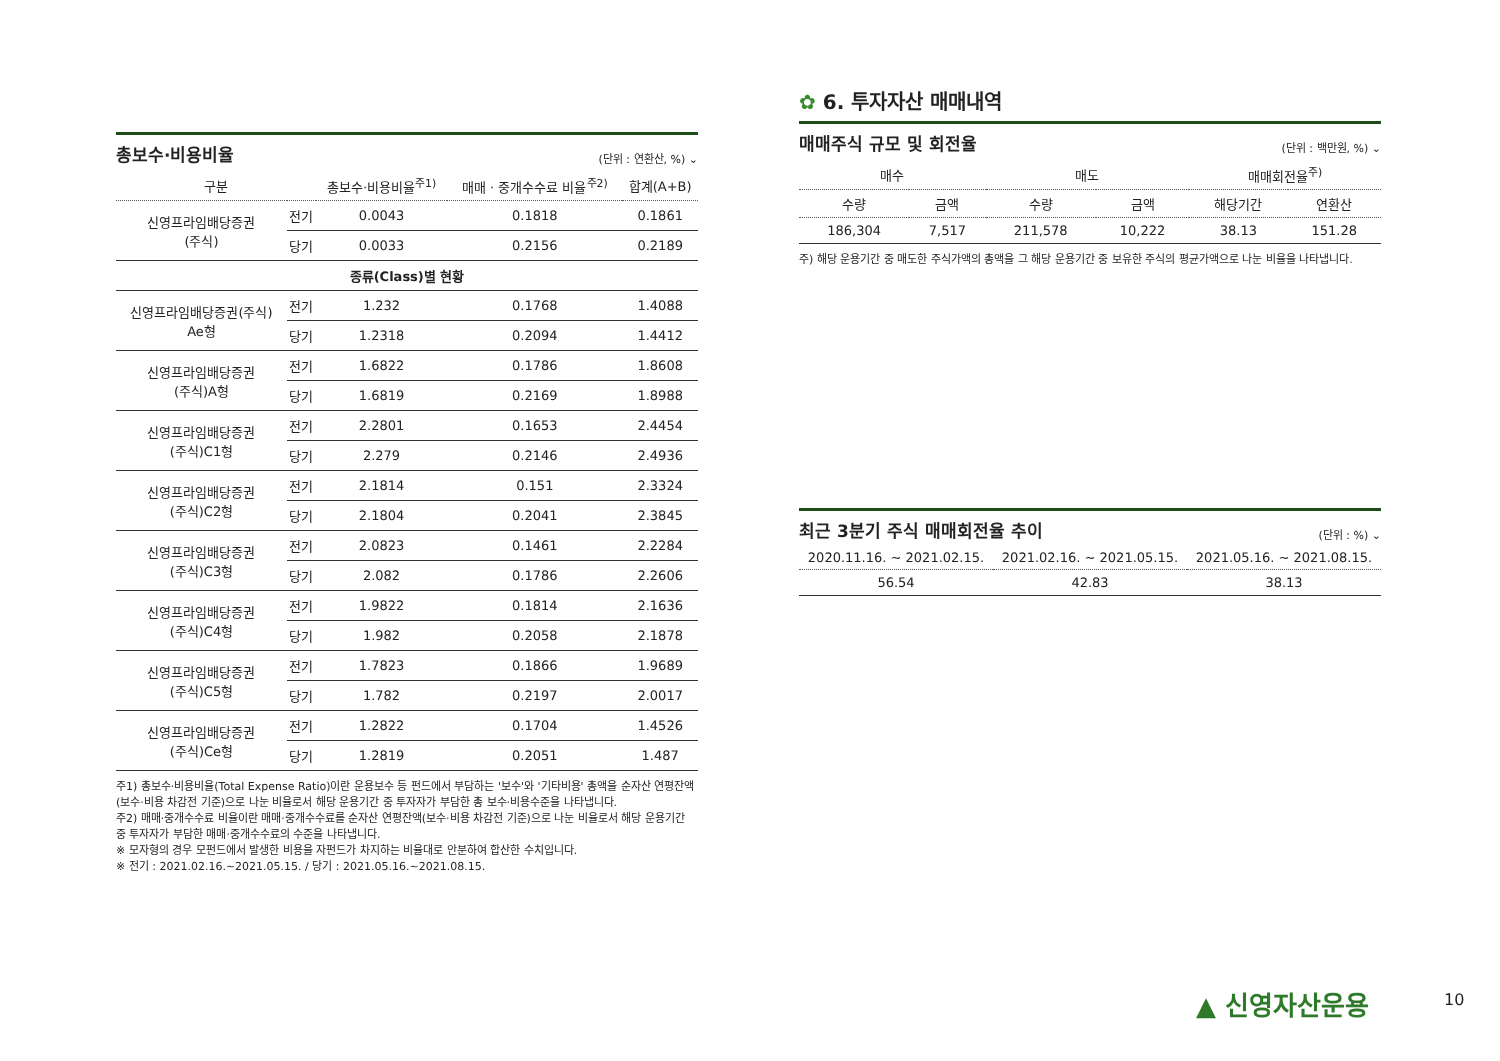총보수·비용비율
(단위 : 연환산, %) ⌄
| 구분 | | 총보수·비용비율<sup>주1)</sup> | 매매 · 중개수수료 비율<sup>주2)</sup> | 합계(A+B) |
| --- | --- | --- | --- | --- |
| 신영프라임배당증권 (주식) | 전기 | 0.0043 | 0.1818 | 0.1861 |
| | 당기 | 0.0033 | 0.2156 | 0.2189 |
| 종류(Class)별 현황 | | | | |
| 신영프라임배당증권(주식) Ae형 | 전기 | 1.232 | 0.1768 | 1.4088 |
| | 당기 | 1.2318 | 0.2094 | 1.4412 |
| 신영프라임배당증권 (주식)A형 | 전기 | 1.6822 | 0.1786 | 1.8608 |
| | 당기 | 1.6819 | 0.2169 | 1.8988 |
| 신영프라임배당증권 (주식)C1형 | 전기 | 2.2801 | 0.1653 | 2.4454 |
| | 당기 | 2.279 | 0.2146 | 2.4936 |
| 신영프라임배당증권 (주식)C2형 | 전기 | 2.1814 | 0.151 | 2.3324 |
| | 당기 | 2.1804 | 0.2041 | 2.3845 |
| 신영프라임배당증권 (주식)C3형 | 전기 | 2.0823 | 0.1461 | 2.2284 |
| | 당기 | 2.082 | 0.1786 | 2.2606 |
| 신영프라임배당증권 (주식)C4형 | 전기 | 1.9822 | 0.1814 | 2.1636 |
| | 당기 | 1.982 | 0.2058 | 2.1878 |
| 신영프라임배당증권 (주식)C5형 | 전기 | 1.7823 | 0.1866 | 1.9689 |
| | 당기 | 1.782 | 0.2197 | 2.0017 |
| 신영프라임배당증권 (주식)Ce형 | 전기 | 1.2822 | 0.1704 | 1.4526 |
| | 당기 | 1.2819 | 0.2051 | 1.487 |
주1) 총보수·비용비율(Total Expense Ratio)이란 운용보수 등 펀드에서 부담하는 '보수'와 '기타비용' 총액을 순자산 연평잔액(보수·비용 차감전 기준)으로 나눈 비율로서 해당 운용기간 중 투자자가 부담한 총 보수·비용수준을 나타냅니다.
주2) 매매·중개수수료 비율이란 매매·중개수수료를 순자산 연평잔액(보수·비용 차감전 기준)으로 나눈 비율로서 해당 운용기간 중 투자자가 부담한 매매·중개수수료의 수준을 나타냅니다.
※ 모자형의 경우 모펀드에서 발생한 비용을 자펀드가 차지하는 비율대로 안분하여 합산한 수치입니다.
※ 전기 : 2021.02.16.~2021.05.15. / 당기 : 2021.05.16.~2021.08.15.
✿ 6. 투자자산 매매내역
매매주식 규모 및 회전율
(단위 : 백만원, %) ⌄
| 매수 | | 매도 | | 매매회전율<sup>주)</sup> | |
| --- | --- | --- | --- | --- | --- |
| 수량 | 금액 | 수량 | 금액 | 해당기간 | 연환산 |
| 186,304 | 7,517 | 211,578 | 10,222 | 38.13 | 151.28 |
주) 해당 운용기간 중 매도한 주식가액의 총액을 그 해당 운용기간 중 보유한 주식의 평균가액으로 나눈 비율을 나타냅니다.
최근 3분기 주식 매매회전율 추이
(단위 : %) ⌄
| 2020.11.16. ~ 2021.02.15. | 2021.02.16. ~ 2021.05.15. | 2021.05.16. ~ 2021.08.15. |
| --- | --- | --- |
| 56.54 | 42.83 | 38.13 |
▲ 신영자산운용 10